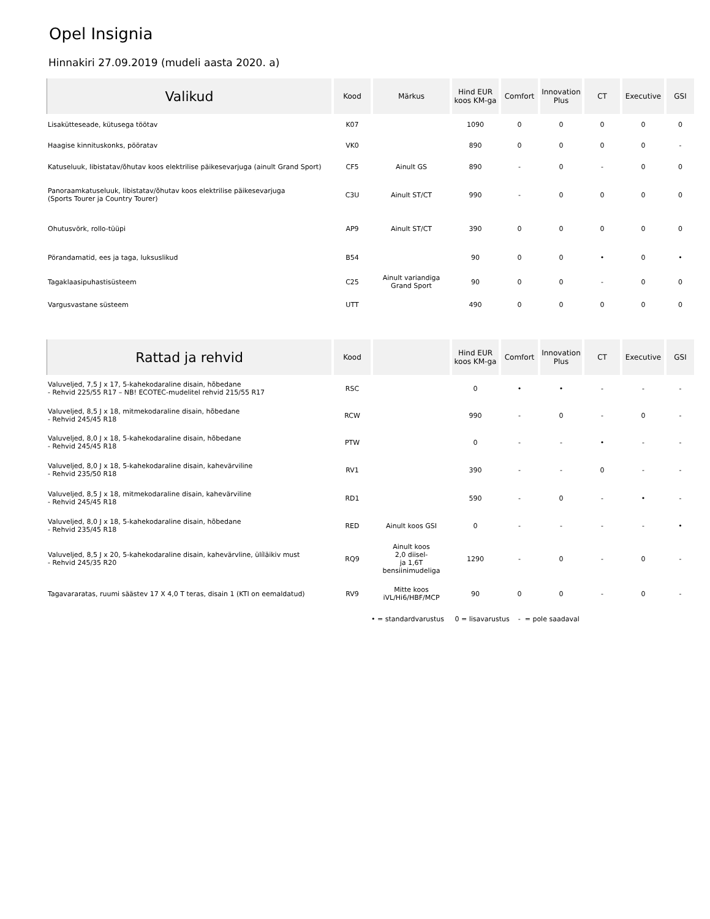Opel Insignia
Hinnakiri 27.09.2019 (mudeli aasta 2020. a)
| Valikud | Kood | Märkus | Hind EUR koos KM-ga | Comfort | Innovation Plus | CT | Executive | GSI |
| --- | --- | --- | --- | --- | --- | --- | --- | --- |
| Lisakütteseade, kütusega töötav | K07 | | 1090 | 0 | 0 | 0 | 0 | 0 |
| Haagise kinnituskonks, pööratav | VK0 | | 890 | 0 | 0 | 0 | 0 | - |
| Katuseluuk, libistatav/õhutav koos elektrilise päikesevarjuga (ainult Grand Sport) | CF5 | Ainult GS | 890 | - | 0 | - | 0 | 0 |
| Panoraamkatuseluuk, libistatav/õhutav koos elektrilise päikesevarjuga (Sports Tourer ja Country Tourer) | C3U | Ainult ST/CT | 990 | - | 0 | 0 | 0 | 0 |
| Ohutusvörk, rollo-tüüpi | AP9 | Ainult ST/CT | 390 | 0 | 0 | 0 | 0 | 0 |
| Pörandamatid, ees ja taga, luksuslikud | B54 | | 90 | 0 | 0 | • | 0 | • |
| Tagaklaasipuhastisüsteem | C25 | Ainult variandiga Grand Sport | 90 | 0 | 0 | - | 0 | 0 |
| Vargusvastane süsteem | UTT | | 490 | 0 | 0 | 0 | 0 | 0 |
| Rattad ja rehvid | Kood | | Hind EUR koos KM-ga | Comfort | Innovation Plus | CT | Executive | GSI |
| --- | --- | --- | --- | --- | --- | --- | --- | --- |
| Valuveljed, 7,5 J x 17, 5-kahekodaraline disain, hõbedane - Rehvid 225/55 R17 – NB! ECOTEC-mudelitel rehvid 215/55 R17 | RSC | | 0 | • | • | - | - | - |
| Valuveljed, 8,5 J x 18, mitmekodaraline disain, hõbedane - Rehvid 245/45 R18 | RCW | | 990 | - | 0 | - | 0 | - |
| Valuveljed, 8,0 J x 18, 5-kahekodaraline disain, hõbedane - Rehvid 245/45 R18 | PTW | | 0 | - | - | • | - | - |
| Valuveljed, 8,0 J x 18, 5-kahekodaraline disain, kahevärviline - Rehvid 235/50 R18 | RV1 | | 390 | - | - | 0 | - | - |
| Valuveljed, 8,5 J x 18, mitmekodaraline disain, kahevärviline - Rehvid 245/45 R18 | RD1 | | 590 | - | 0 | - | • | - |
| Valuveljed, 8,0 J x 18, 5-kahekodaraline disain, hõbedane - Rehvid 235/45 R18 | RED | Ainult koos GSI | 0 | - | - | - | - | • |
| Valuveljed, 8,5 J x 20, 5-kahekodaraline disain, kahevärvline, ülíläikiv must - Rehvid 245/35 R20 | RQ9 | Ainult koos 2,0 diisel- ja 1,6T bensiinimudeliga | 1290 | - | 0 | - | 0 | - |
| Tagavararatas, ruumi säästev 17 X 4,0 T teras, disain 1 (KTI on eemaldatud) | RV9 | Mitte koos iVL/Hi6/HBF/MCP | 90 | 0 | 0 | - | 0 | - |
• = standardvarustus 0 = lisavarustus - = pole saadaval